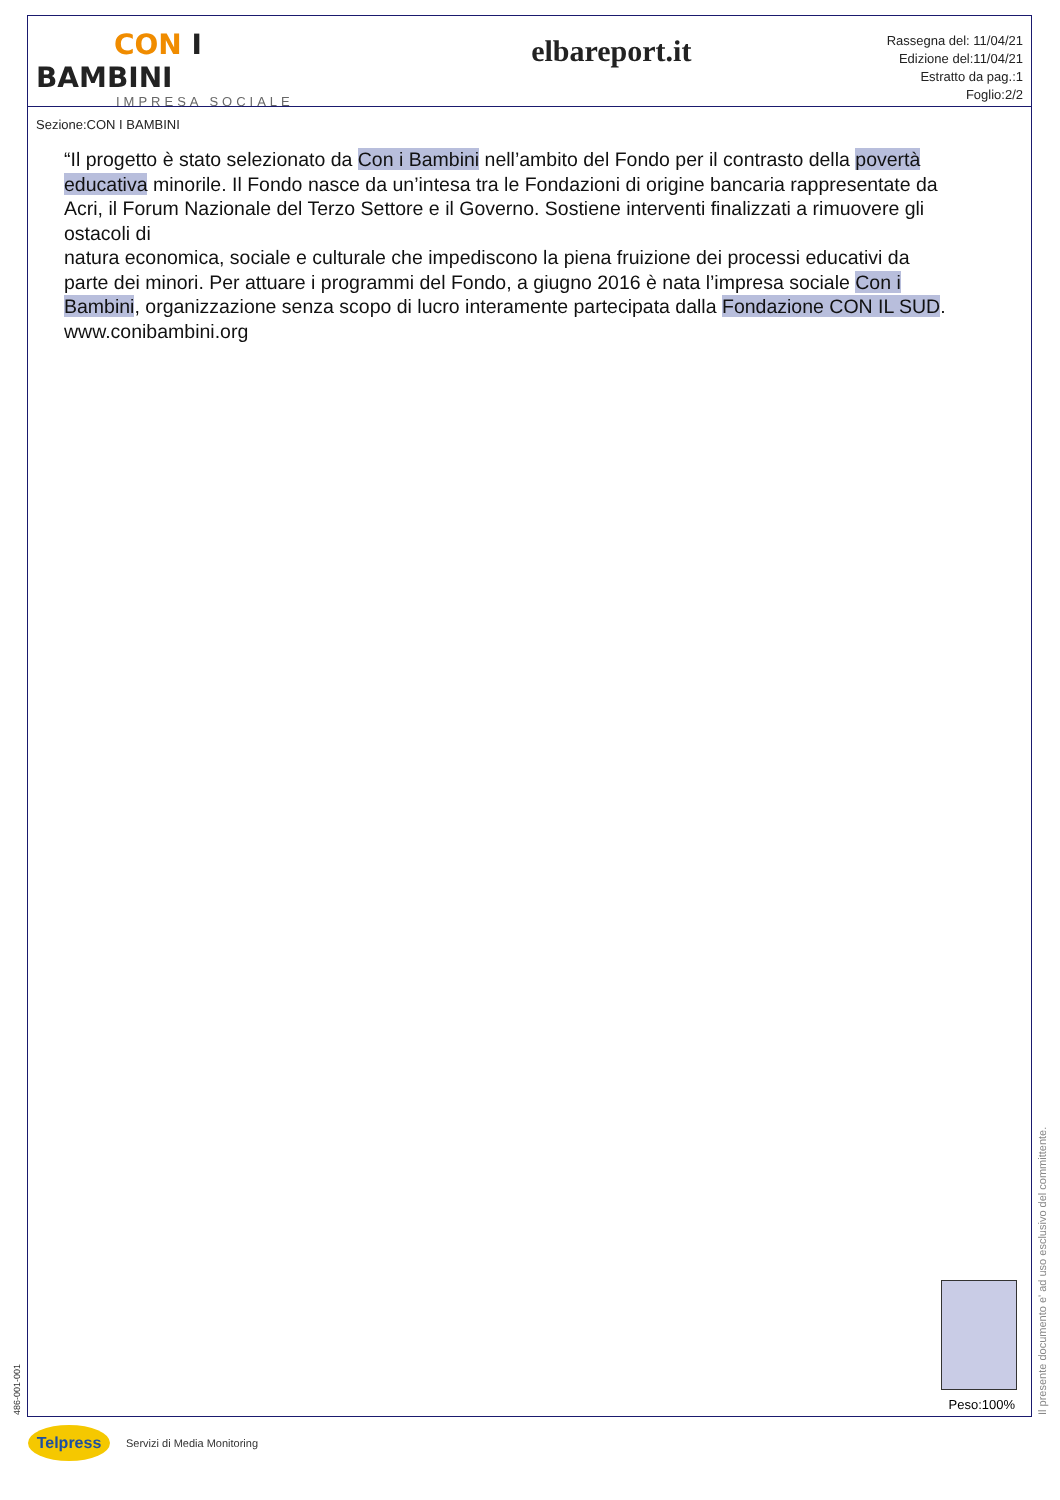CON I BAMBINI
IMPRESA SOCIALE
Sezione:CON I BAMBINI
elbareport.it
Rassegna del: 11/04/21
Edizione del:11/04/21
Estratto da pag.:1
Foglio:2/2
“Il progetto è stato selezionato da Con i Bambini nell’ambito del Fondo per il contrasto della povertà educativa minorile. Il Fondo nasce da un’intesa tra le Fondazioni di origine bancaria rappresentate da Acri, il Forum Nazionale del Terzo Settore e il Governo. Sostiene interventi finalizzati a rimuovere gli ostacoli di
natura economica, sociale e culturale che impediscono la piena fruizione dei processi educativi da parte dei minori. Per attuare i programmi del Fondo, a giugno 2016 è nata l’impresa sociale Con i Bambini, organizzazione senza scopo di lucro interamente partecipata dalla Fondazione CON IL SUD.
www.conibambini.org
Peso:100%
486-001-001 Il presente documento e' ad uso esclusivo del committente.
Telpress
Servizi di Media Monitoring